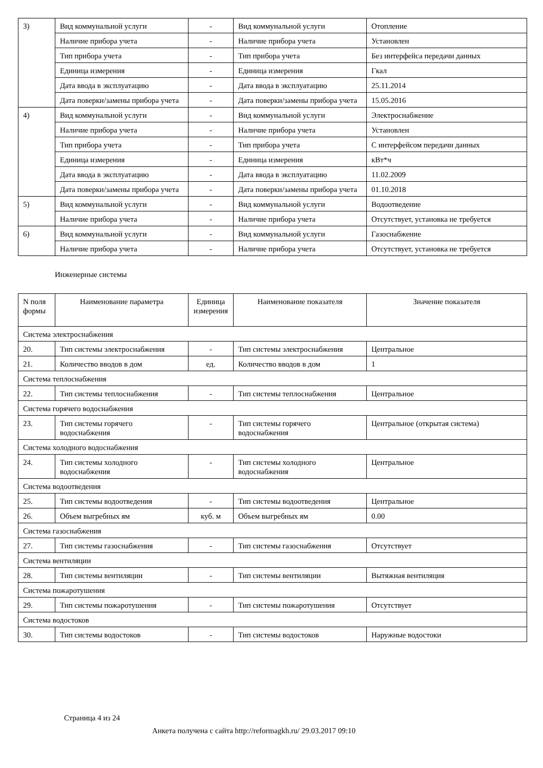| 3) | Вид коммунальной услуги | - | Вид коммунальной услуги | Отопление |
| | Наличие прибора учета | - | Наличие прибора учета | Установлен |
| | Тип прибора учета | - | Тип прибора учета | Без интерфейса передачи данных |
| | Единица измерения | - | Единица измерения | Гкал |
| | Дата ввода в эксплуатацию | - | Дата ввода в эксплуатацию | 25.11.2014 |
| | Дата поверки/замены прибора учета | - | Дата поверки/замены прибора учета | 15.05.2016 |
| 4) | Вид коммунальной услуги | - | Вид коммунальной услуги | Электроснабжение |
| | Наличие прибора учета | - | Наличие прибора учета | Установлен |
| | Тип прибора учета | - | Тип прибора учета | С интерфейсом передачи данных |
| | Единица измерения | - | Единица измерения | кВт*ч |
| | Дата ввода в эксплуатацию | - | Дата ввода в эксплуатацию | 11.02.2009 |
| | Дата поверки/замены прибора учета | - | Дата поверки/замены прибора учета | 01.10.2018 |
| 5) | Вид коммунальной услуги | - | Вид коммунальной услуги | Водоотведение |
| | Наличие прибора учета | - | Наличие прибора учета | Отсутствует, установка не требуется |
| 6) | Вид коммунальной услуги | - | Вид коммунальной услуги | Газоснабжение |
| | Наличие прибора учета | - | Наличие прибора учета | Отсутствует, установка не требуется |
Инженерные системы
| N поля формы | Наименование параметра | Единица измерения | Наименование показателя | Значение показателя |
| --- | --- | --- | --- | --- |
| Система электроснабжения | | | | |
| 20. | Тип системы электроснабжения | - | Тип системы электроснабжения | Центральное |
| 21. | Количество вводов в дом | ед. | Количество вводов в дом | 1 |
| Система теплоснабжения | | | | |
| 22. | Тип системы теплоснабжения | - | Тип системы теплоснабжения | Центральное |
| Система горячего водоснабжения | | | | |
| 23. | Тип системы горячего водоснабжения | - | Тип системы горячего водоснабжения | Центральное (открытая система) |
| Система холодного водоснабжения | | | | |
| 24. | Тип системы холодного водоснабжения | - | Тип системы холодного водоснабжения | Центральное |
| Система водоотведения | | | | |
| 25. | Тип системы водоотведения | - | Тип системы водоотведения | Центральное |
| 26. | Объем выгребных ям | куб. м | Объем выгребных ям | 0.00 |
| Система газоснабжения | | | | |
| 27. | Тип системы газоснабжения | - | Тип системы газоснабжения | Отсутствует |
| Система вентиляции | | | | |
| 28. | Тип системы вентиляции | - | Тип системы вентиляции | Вытяжная вентиляция |
| Система пожаротушения | | | | |
| 29. | Тип системы пожаротушения | - | Тип системы пожаротушения | Отсутствует |
| Система водостоков | | | | |
| 30. | Тип системы водостоков | - | Тип системы водостоков | Наружные водостоки |
Страница 4 из 24
Анкета получена с сайта http://reformagkh.ru/ 29.03.2017 09:10